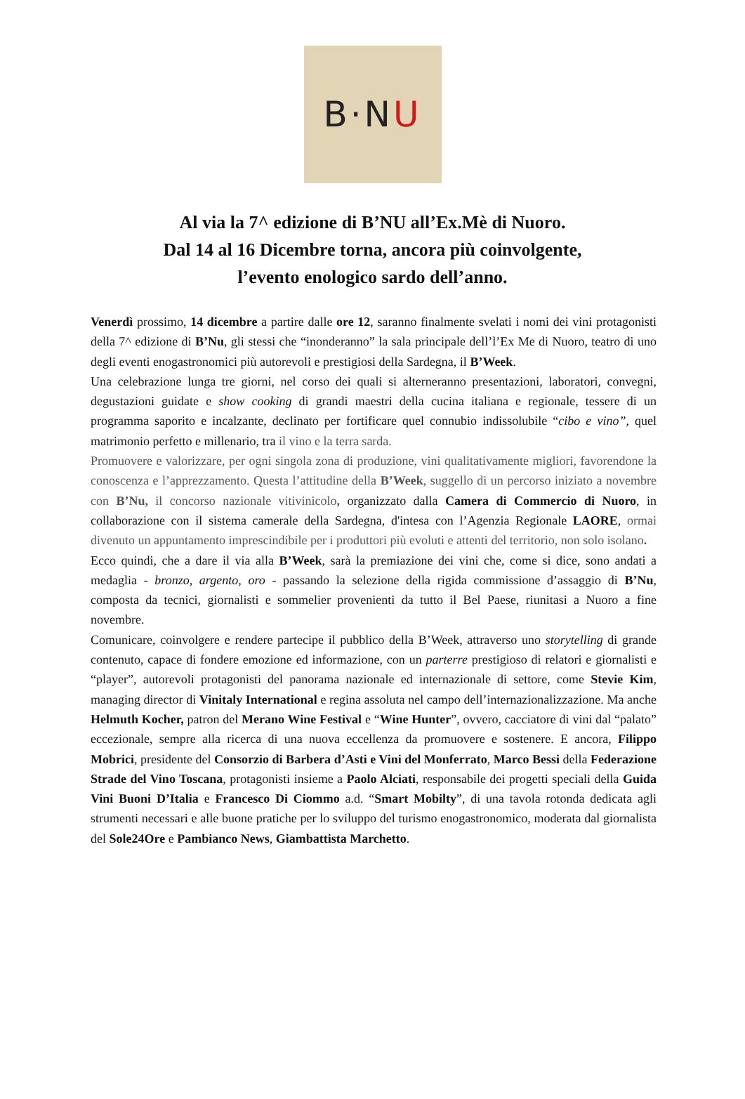B·N U
Al via la 7^ edizione di B’NU all’Ex.Mè di Nuoro.
Dal 14 al 16 Dicembre torna, ancora più coinvolgente,
l’evento enologico sardo dell’anno.
Venerdì prossimo, 14 dicembre a partire dalle ore 12, saranno finalmente svelati i nomi dei vini protagonisti della 7^ edizione di B’Nu, gli stessi che “inonderanno” la sala principale dell’l’Ex Me di Nuoro, teatro di uno degli eventi enogastronomici più autorevoli e prestigiosi della Sardegna, il B’Week.
Una celebrazione lunga tre giorni, nel corso dei quali si alterneranno presentazioni, laboratori, convegni, degustazioni guidate e show cooking di grandi maestri della cucina italiana e regionale, tessere di un programma saporito e incalzante, declinato per fortificare quel connubio indissolubile “cibo e vino”, quel matrimonio perfetto e millenario, tra il vino e la terra sarda.
Promuovere e valorizzare, per ogni singola zona di produzione, vini qualitativamente migliori, favorendone la conoscenza e l’apprezzamento. Questa l’attitudine della B’Week, suggello di un percorso iniziato a novembre con B’Nu, il concorso nazionale vitivinicolo, organizzato dalla Camera di Commercio di Nuoro, in collaborazione con il sistema camerale della Sardegna, d'intesa con l’Agenzia Regionale LAORE, ormai divenuto un appuntamento imprescindibile per i produttori più evoluti e attenti del territorio, non solo isolano.
Ecco quindi, che a dare il via alla B’Week, sarà la premiazione dei vini che, come si dice, sono andati a medaglia - bronzo, argento, oro - passando la selezione della rigida commissione d’assaggio di B’Nu, composta da tecnici, giornalisti e sommelier provenienti da tutto il Bel Paese, riunitasi a Nuoro a fine novembre.
Comunicare, coinvolgere e rendere partecipe il pubblico della B’Week, attraverso uno storytelling di grande contenuto, capace di fondere emozione ed informazione, con un parterre prestigioso di relatori e giornalisti e “player”, autorevoli protagonisti del panorama nazionale ed internazionale di settore, come Stevie Kim, managing director di Vinitaly International e regina assoluta nel campo dell’internazionalizzazione. Ma anche Helmuth Kocher, patron del Merano Wine Festival e “Wine Hunter”, ovvero, cacciatore di vini dal “palato” eccezionale, sempre alla ricerca di una nuova eccellenza da promuovere e sostenere. E ancora, Filippo Mobrici, presidente del Consorzio di Barbera d’Asti e Vini del Monferrato, Marco Bessi della Federazione Strade del Vino Toscana, protagonisti insieme a Paolo Alciati, responsabile dei progetti speciali della Guida Vini Buoni D’Italia e Francesco Di Ciommo a.d. “Smart Mobilty”, di una tavola rotonda dedicata agli strumenti necessari e alle buone pratiche per lo sviluppo del turismo enogastronomico, moderata dal giornalista del Sole24Ore e Pambianco News, Giambattista Marchetto.